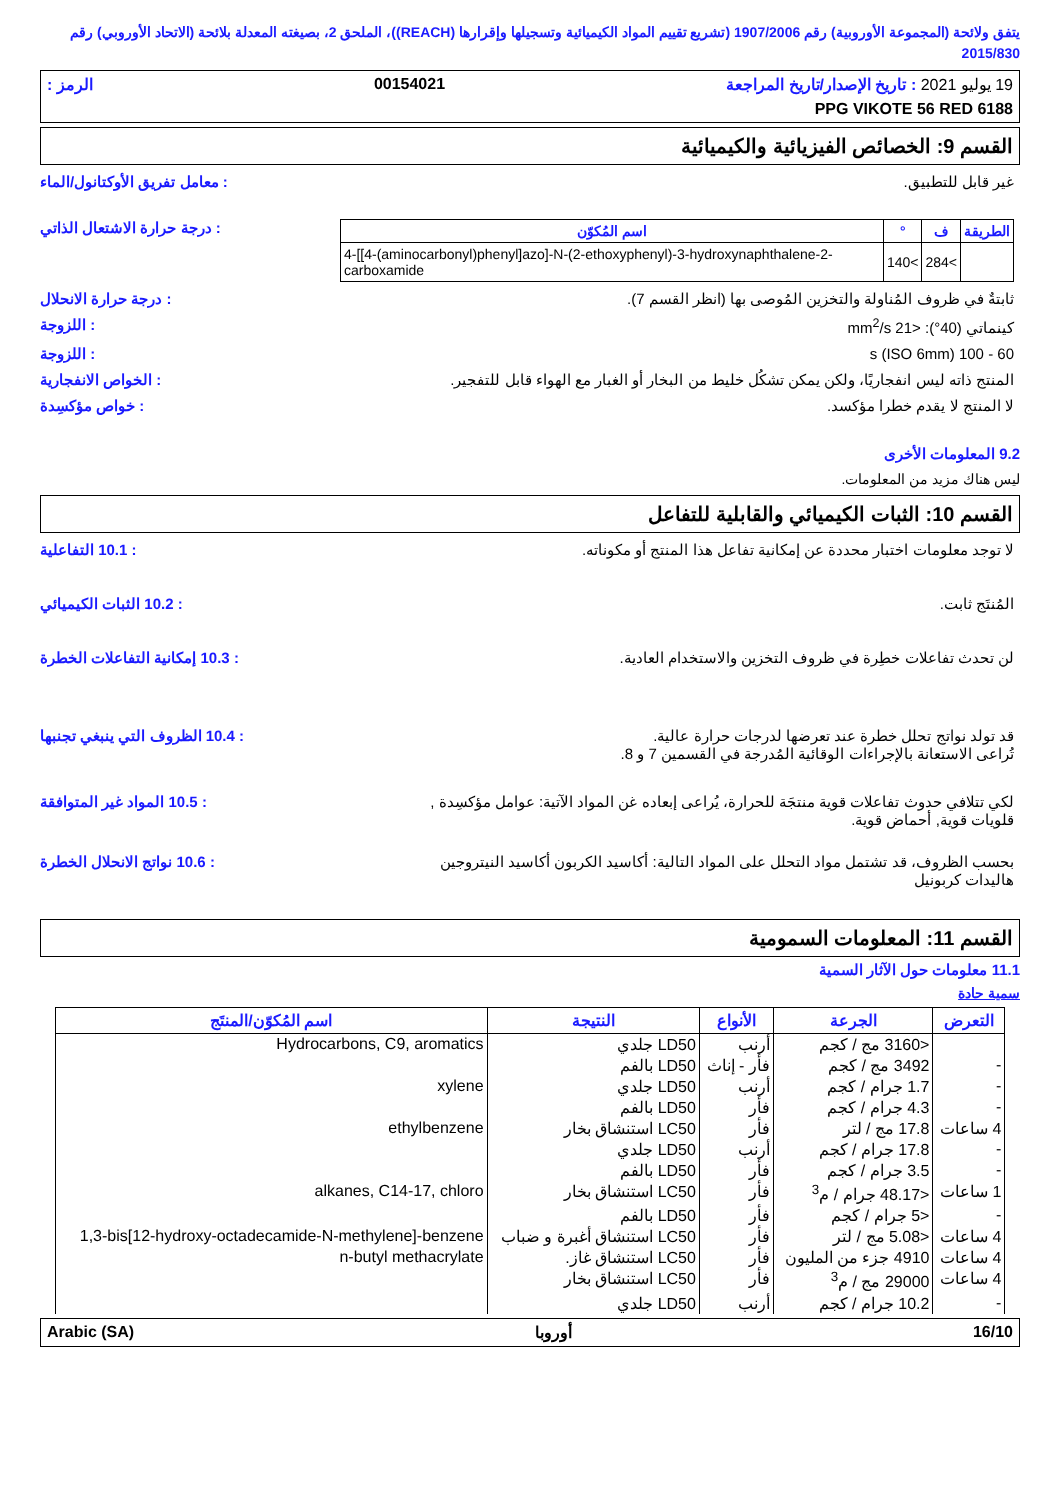يتفق ولائحة (المجموعة الأوروبية) رقم 1907/2006 (تشريع تقييم المواد الكيميائية وتسجيلها وإقرارها (REACH))، الملحق 2، بصيغته المعدلة بلائحة (الاتحاد الأوروبي) رقم 2015/830
19 يوليو 2021 : تاريخ الإصدار/تاريخ المراجعة 00154021 الرمز :
PPG VIKOTE 56 RED 6188
القسم 9: الخصائص الفيزيائية والكيميائية
غير قابل للتطبيق. : معامل تفريق الأوكتانول/الماء
| الطريقة | ف | ° | اسم المُكوّن |
| --- | --- | --- | --- |
| | >284 | >140 | 4-[[4-(aminocarbonyl)phenyl]azo]-N-(2-ethoxyphenyl)-3-hydroxynaphthalene-2-carboxamide |
: درجة حرارة الاشتعال الذاتي
ثابتةٌ في ظروف المُناولة والتخزين المُوصى بها (انظر القسم 7).
: درجة حرارة الانحلال
كينماتي (40°): <21 mm<sup>2</sup>/s : اللزوجة
60 - 100 s (ISO 6mm) : اللزوجة
المنتج ذاته ليس انفجاريًا، ولكن يمكن تشكُل خليط من البخار أو الغبار مع الهواء قابل للتفجير.
: الخواص الانفجارية
لا المنتج لا يقدم خطرا مؤكسد. : خواص مؤكسِدة
9.2 المعلومات الأخرى
ليس هناك مزيد من المعلومات.
القسم 10: الثبات الكيميائي والقابلية للتفاعل
لا توجد معلومات اختبار محددة عن إمكانية تفاعل هذا المنتج أو مكوناته.
: 10.1 التفاعلية
المُنتَج ثابت. : 10.2 الثبات الكيميائي
لن تحدث تفاعلات خطِرة في ظروف التخزين والاستخدام العادية.
: 10.3 إمكانية التفاعلات الخطرة
قد تولد نواتج تحلل خطرة عند تعرضها لدرجات حرارة عالية.
تُراعى الاستعانة بالإجراءات الوقائية المُدرجة في القسمين 7 و 8.
: 10.4 الظروف التي ينبغي تجنبها
لكي تتلافي حدوث تفاعلات قوية منتجَة للحرارة، يُراعى إبعاده غن المواد الآتية: عوامل مؤكسِدة , قلويات قوية, أحماض قوية.
: 10.5 المواد غير المتوافقة
بحسب الظروف، قد تشتمل مواد التحلل على المواد التالية: أكاسيد الكربون أكاسيد النيتروجين هاليدات كربونيل
: 10.6 نواتج الانحلال الخطرة
القسم 11: المعلومات السمومية
11.1 معلومات حول الآثار السمية
سمية حادة
| التعرض | الجرعة | الأنواع | النتيجة | اسم المُكوّن/المنتَج |
| --- | --- | --- | --- | --- |
| | <3160 مج / كجم | أرنب | LD50 جلدي | Hydrocarbons, C9, aromatics |
| - | 3492 مج / كجم | فأر - إناث | LD50 بالفم | |
| - | 1.7 جرام / كجم | أرنب | LD50 جلدي | xylene |
| - | 4.3 جرام / كجم | فأر | LD50 بالفم | |
| 4 ساعات | 17.8 مج / لتر | فأر | LC50 استنشاق بخار | ethylbenzene |
| - | 17.8 جرام / كجم | أرنب | LD50 جلدي | |
| - | 3.5 جرام / كجم | فأر | LD50 بالفم | |
| 1 ساعات | <48.17 جرام / م<sup>3</sup> | فأر | LC50 استنشاق بخار | alkanes, C14-17, chloro |
| - | <5 جرام / كجم | فأر | LD50 بالفم | |
| 4 ساعات | <5.08 مج / لتر | فأر | LC50 استنشاق أغبرة و ضباب | 1,3-bis[12-hydroxy-octadecamide-N-methylene]-benzene |
| 4 ساعات | 4910 جزء من المليون | فأر | LC50 استنشاق غاز. | n-butyl methacrylate |
| 4 ساعات | 29000 مج / م<sup>3</sup> | فأر | LC50 استنشاق بخار | |
| - | 10.2 جرام / كجم | أرنب | LD50 جلدي | |
16/10 أوروبا Arabic (SA)